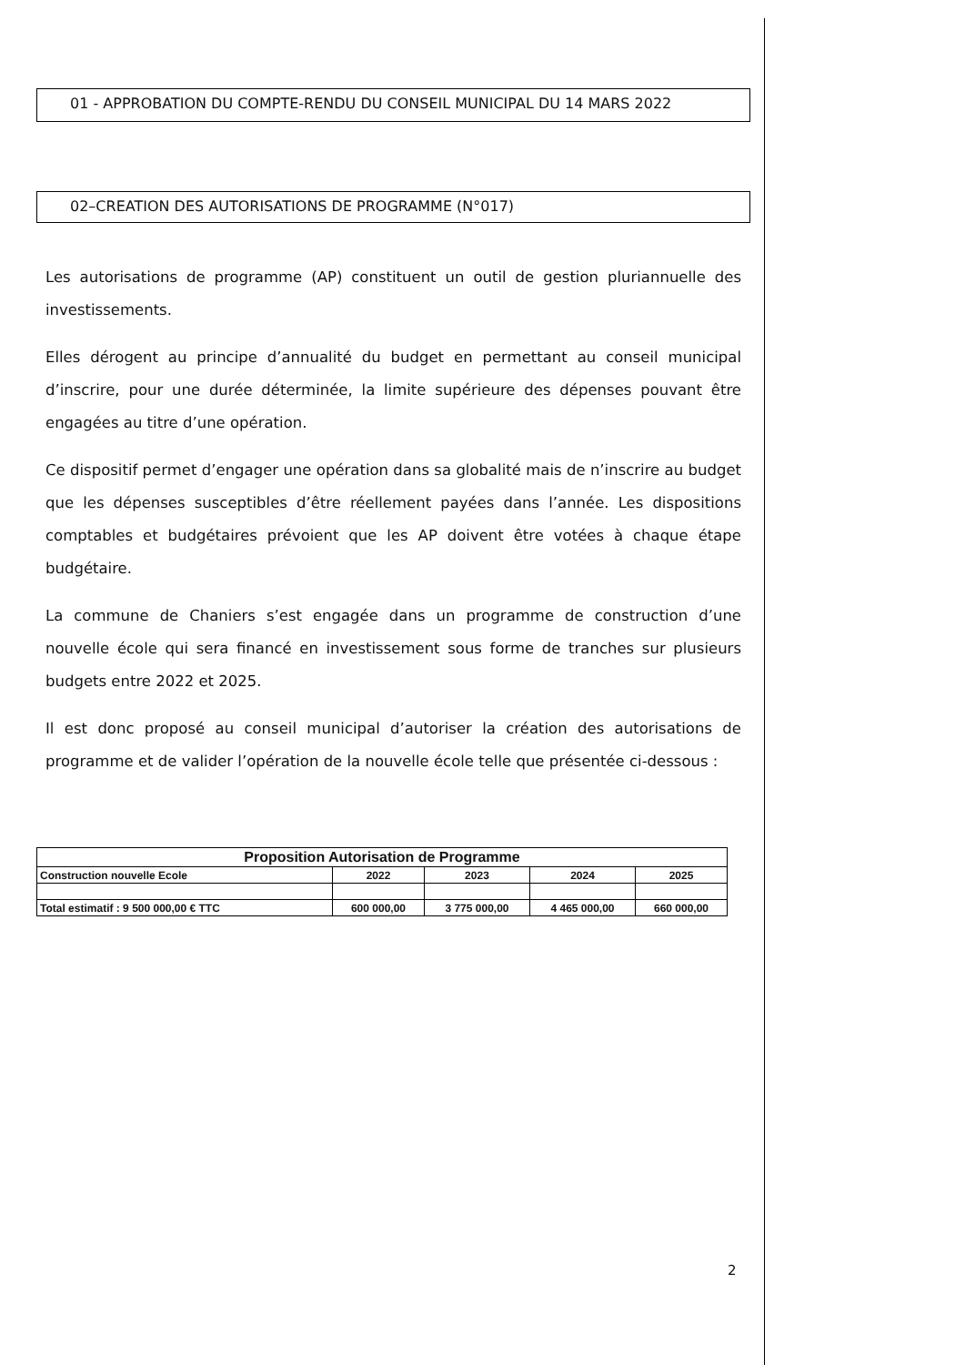01 - APPROBATION DU COMPTE-RENDU DU CONSEIL MUNICIPAL DU 14 MARS 2022
02–CREATION DES AUTORISATIONS DE PROGRAMME (N°017)
Les autorisations de programme (AP) constituent un outil de gestion pluriannuelle des investissements.
Elles dérogent au principe d’annualité du budget en permettant au conseil municipal d’inscrire, pour une durée déterminée, la limite supérieure des dépenses pouvant être engagées au titre d’une opération.
Ce dispositif permet d’engager une opération dans sa globalité mais de n’inscrire au budget que les dépenses susceptibles d’être réellement payées dans l’année. Les dispositions comptables et budgétaires prévoient que les AP doivent être votées à chaque étape budgétaire.
La commune de Chaniers s’est engagée dans un programme de construction d’une nouvelle école qui sera financé en investissement sous forme de tranches sur plusieurs budgets entre 2022 et 2025.
Il est donc proposé au conseil municipal d’autoriser la création des autorisations de programme et de valider l’opération de la nouvelle école telle que présentée ci-dessous :
| Proposition Autorisation de Programme | | | | |
| --- | --- | --- | --- | --- |
| Construction nouvelle Ecole | 2022 | 2023 | 2024 | 2025 |
| Total estimatif : 9 500 000,00 € TTC | 600 000,00 | 3 775 000,00 | 4 465 000,00 | 660 000,00 |
2